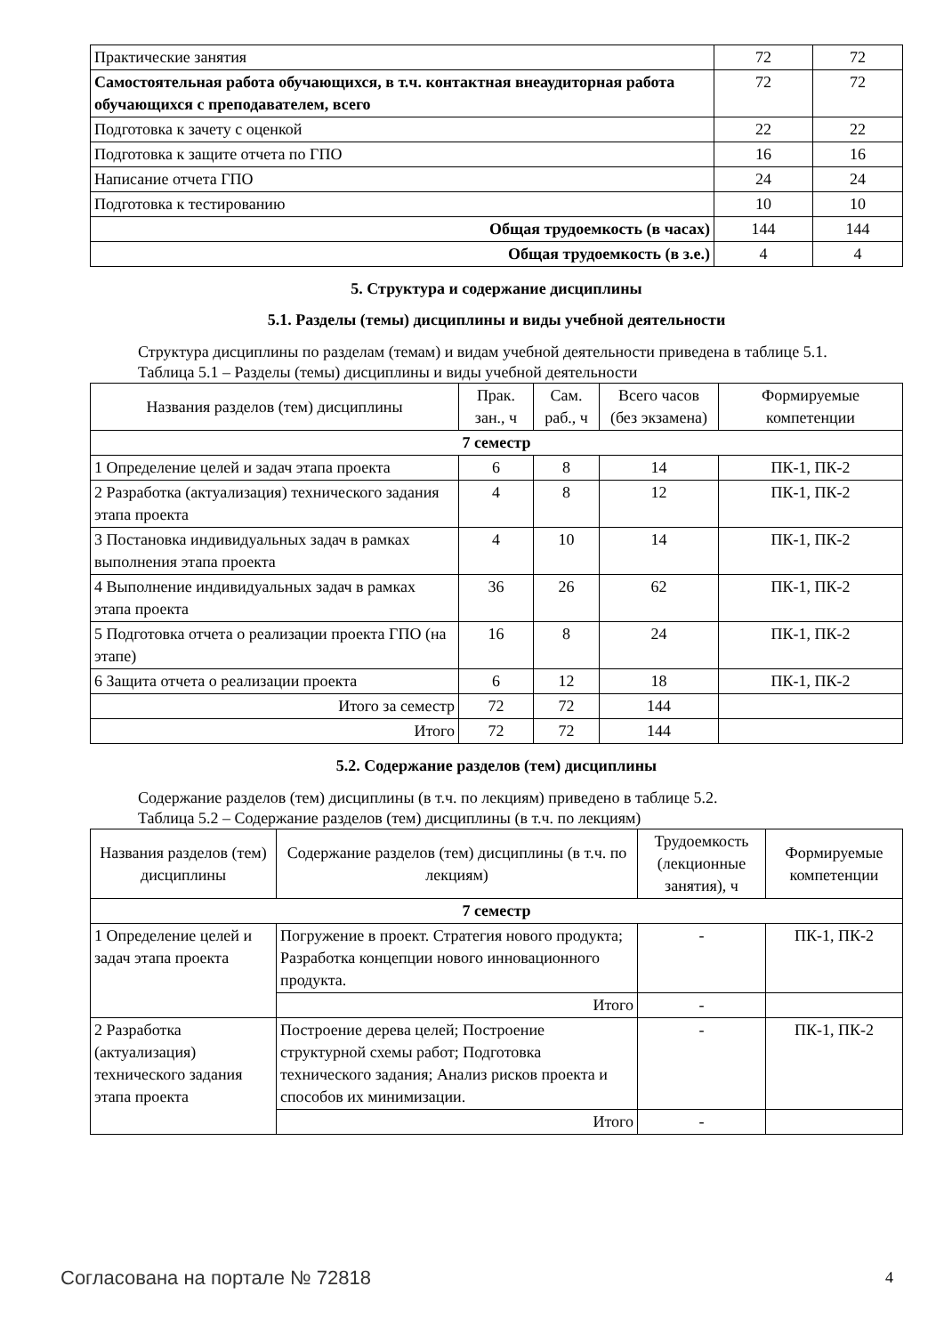| Практические занятия | 72 | 72 |
| Самостоятельная работа обучающихся, в т.ч. контактная внеаудиторная работа обучающихся с преподавателем, всего | 72 | 72 |
| Подготовка к зачету с оценкой | 22 | 22 |
| Подготовка к защите отчета по ГПО | 16 | 16 |
| Написание отчета ГПО | 24 | 24 |
| Подготовка к тестированию | 10 | 10 |
| Общая трудоемкость (в часах) | 144 | 144 |
| Общая трудоемкость (в з.е.) | 4 | 4 |
5. Структура и содержание дисциплины
5.1. Разделы (темы) дисциплины и виды учебной деятельности
Структура дисциплины по разделам (темам) и видам учебной деятельности приведена в таблице 5.1.
Таблица 5.1 – Разделы (темы) дисциплины и виды учебной деятельности
| Названия разделов (тем) дисциплины | Прак. зан., ч | Сам. раб., ч | Всего часов (без экзамена) | Формируемые компетенции |
| --- | --- | --- | --- | --- |
| 7 семестр | | | | |
| 1 Определение целей и задач этапа проекта | 6 | 8 | 14 | ПК-1, ПК-2 |
| 2 Разработка (актуализация) технического задания этапа проекта | 4 | 8 | 12 | ПК-1, ПК-2 |
| 3 Постановка индивидуальных задач в рамках выполнения этапа проекта | 4 | 10 | 14 | ПК-1, ПК-2 |
| 4 Выполнение индивидуальных задач в рамках этапа проекта | 36 | 26 | 62 | ПК-1, ПК-2 |
| 5 Подготовка отчета о реализации проекта ГПО (на этапе) | 16 | 8 | 24 | ПК-1, ПК-2 |
| 6 Защита отчета о реализации проекта | 6 | 12 | 18 | ПК-1, ПК-2 |
| Итого за семестр | 72 | 72 | 144 | |
| Итого | 72 | 72 | 144 | |
5.2. Содержание разделов (тем) дисциплины
Содержание разделов (тем) дисциплины (в т.ч. по лекциям) приведено в таблице 5.2.
Таблица 5.2 – Содержание разделов (тем) дисциплины (в т.ч. по лекциям)
| Названия разделов (тем) дисциплины | Содержание разделов (тем) дисциплины (в т.ч. по лекциям) | Трудоемкость (лекционные занятия), ч | Формируемые компетенции |
| --- | --- | --- | --- |
| 7 семестр | | | |
| 1 Определение целей и задач этапа проекта | Погружение в проект. Стратегия нового продукта; Разработка концепции нового инновационного продукта. | - | ПК-1, ПК-2 |
| | Итого | - | |
| 2 Разработка (актуализация) технического задания этапа проекта | Построение дерева целей; Построение структурной схемы работ; Подготовка технического задания; Анализ рисков проекта и способов их минимизации. | - | ПК-1, ПК-2 |
| | Итого | - | |
Согласована на портале № 72818 4